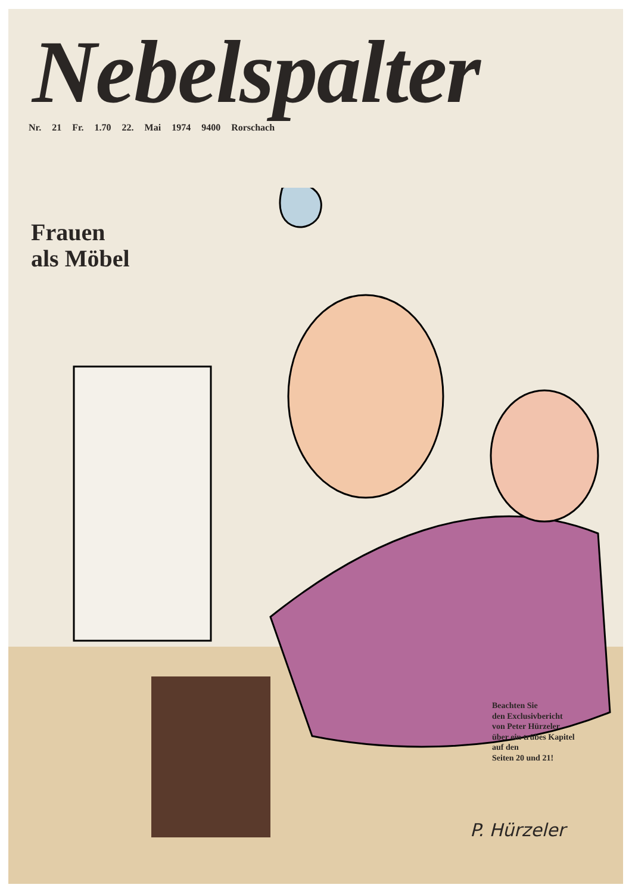Nebelspalter
Nr. 21 Fr. 1.70 22. Mai 1974 9400 Rorschach
Frauen
als Möbel
Beachten Sie
den Exclusivbericht
von Peter Hürzeler
über ein trübes Kapitel
auf den
Seiten 20 und 21!
P. Hürzeler